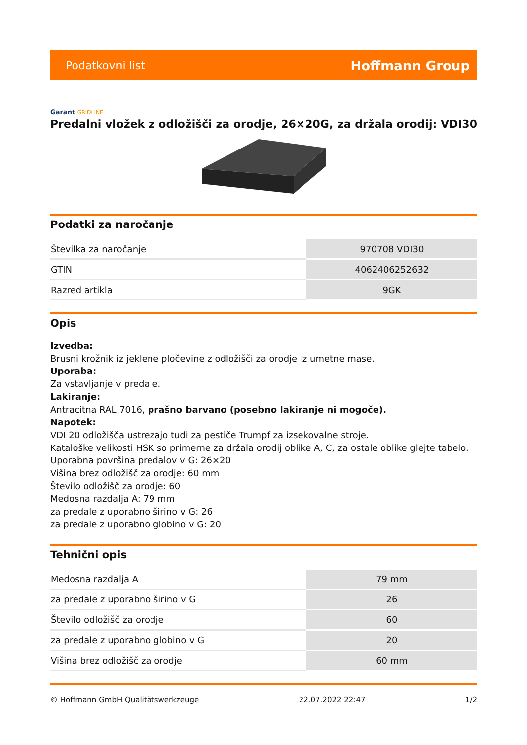Podatkovni list Hoffmann Group
Garant GRIDLINE
Predalni vložek z odložišči za orodje, 26×20G, za držala orodij: VDI30
Podatki za naročanje
| Številka za naročanje | 970708 VDI30 |
| GTIN | 4062406252632 |
| Razred artikla | 9GK |
Opis
Izvedba:
Brusni krožnik iz jeklene pločevine z odložišči za orodje iz umetne mase.
Uporaba:
Za vstavljanje v predale.
Lakiranje:
Antracitna RAL 7016, prašno barvano (posebno lakiranje ni mogoče).
Napotek:
VDI 20 odložišča ustrezajo tudi za pestiče Trumpf za izsekovalne stroje.
Kataloške velikosti HSK so primerne za držala orodij oblike A, C, za ostale oblike glejte tabelo.
Uporabna površina predalov v G: 26×20
Višina brez odložišč za orodje: 60 mm
Število odložišč za orodje: 60
Medosna razdalja A: 79 mm
za predale z uporabno širino v G: 26
za predale z uporabno globino v G: 20
Tehnični opis
| Medosna razdalja A | 79 mm |
| za predale z uporabno širino v G | 26 |
| Število odložišč za orodje | 60 |
| za predale z uporabno globino v G | 20 |
| Višina brez odložišč za orodje | 60 mm |
© Hoffmann GmbH Qualitätswerkzeuge 22.07.2022 22:47 1/2